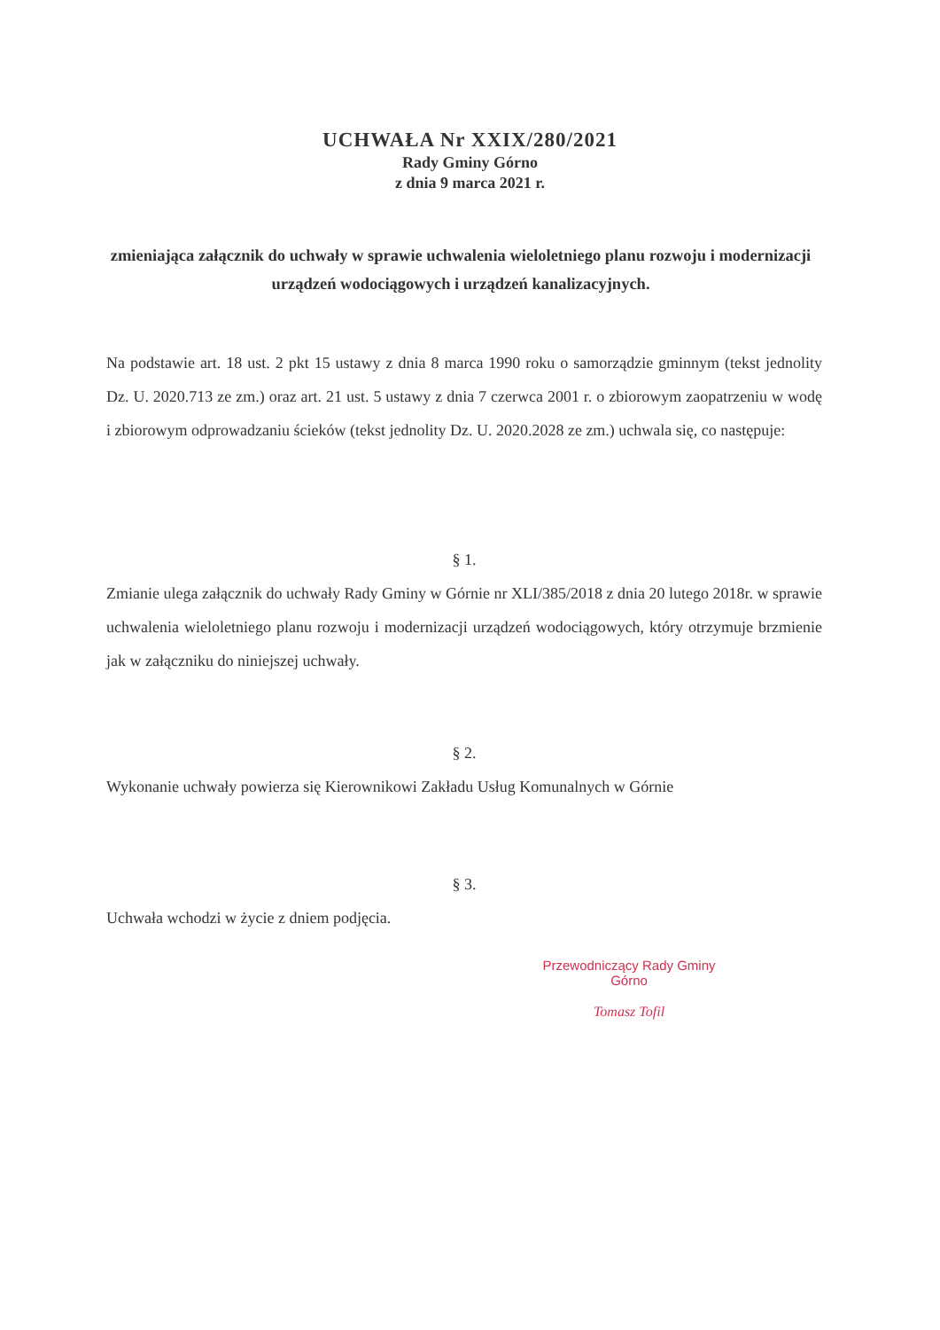UCHWAŁA Nr XXIX/280/2021
Rady Gminy Górno
z dnia 9 marca 2021 r.
zmieniająca załącznik do uchwały w sprawie uchwalenia wieloletniego planu rozwoju i modernizacji urządzeń wodociągowych i urządzeń kanalizacyjnych.
Na podstawie art. 18 ust. 2 pkt 15 ustawy z dnia 8 marca 1990 roku o samorządzie gminnym (tekst jednolity Dz. U. 2020.713 ze zm.) oraz art. 21 ust. 5 ustawy z dnia 7 czerwca 2001 r. o zbiorowym zaopatrzeniu w wodę i zbiorowym odprowadzaniu ścieków (tekst jednolity Dz. U. 2020.2028 ze zm.) uchwala się, co następuje:
§ 1.
Zmianie ulega załącznik do uchwały Rady Gminy w Górnie nr XLI/385/2018 z dnia 20 lutego 2018r. w sprawie uchwalenia wieloletniego planu rozwoju i modernizacji urządzeń wodociągowych, który otrzymuje brzmienie jak w załączniku do niniejszej uchwały.
§ 2.
Wykonanie uchwały powierza się Kierownikowi Zakładu Usług Komunalnych w Górnie
§ 3.
Uchwała wchodzi w życie z dniem podjęcia.
Przewodniczący Rady Gminy Górno
Tomasz Tofil